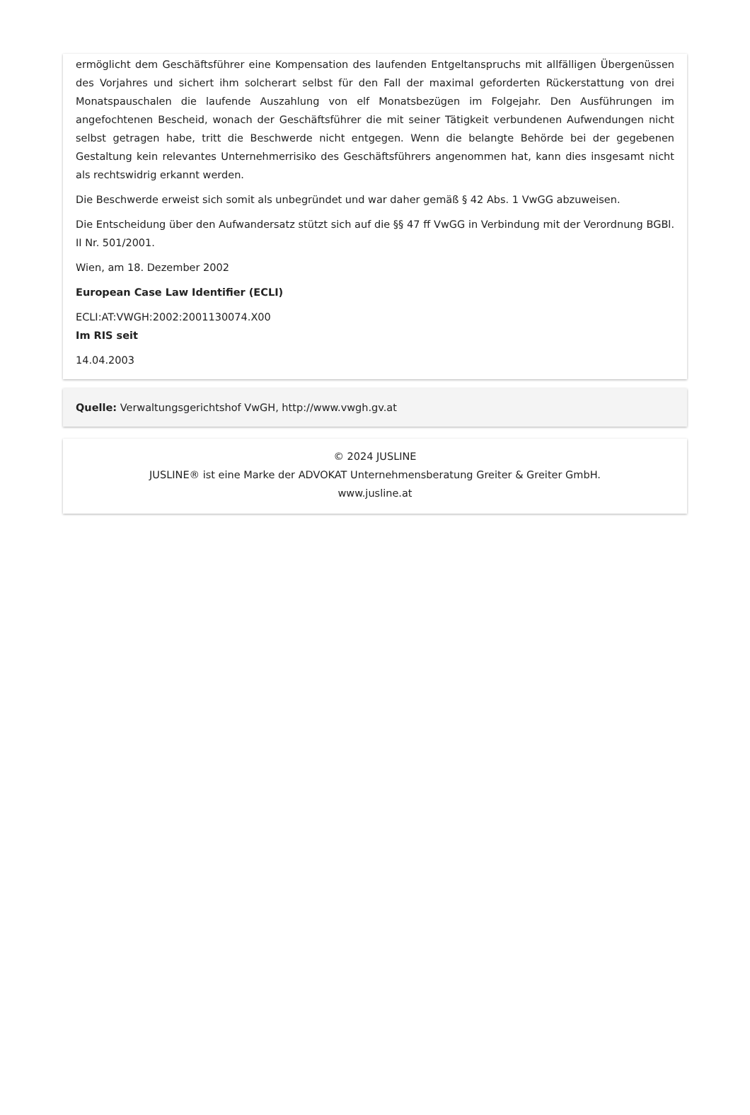ermöglicht dem Geschäftsführer eine Kompensation des laufenden Entgeltanspruchs mit allfälligen Übergenüssen des Vorjahres und sichert ihm solcherart selbst für den Fall der maximal geforderten Rückerstattung von drei Monatspauschalen die laufende Auszahlung von elf Monatsbezügen im Folgejahr. Den Ausführungen im angefochtenen Bescheid, wonach der Geschäftsführer die mit seiner Tätigkeit verbundenen Aufwendungen nicht selbst getragen habe, tritt die Beschwerde nicht entgegen. Wenn die belangte Behörde bei der gegebenen Gestaltung kein relevantes Unternehmerrisiko des Geschäftsführers angenommen hat, kann dies insgesamt nicht als rechtswidrig erkannt werden.
Die Beschwerde erweist sich somit als unbegründet und war daher gemäß § 42 Abs. 1 VwGG abzuweisen.
Die Entscheidung über den Aufwandersatz stützt sich auf die §§ 47 ff VwGG in Verbindung mit der Verordnung BGBl. II Nr. 501/2001.
Wien, am 18. Dezember 2002
European Case Law Identifier (ECLI)
ECLI:AT:VWGH:2002:2001130074.X00
Im RIS seit
14.04.2003
Quelle: Verwaltungsgerichtshof VwGH, http://www.vwgh.gv.at
© 2024 JUSLINE
JUSLINE® ist eine Marke der ADVOKAT Unternehmensberatung Greiter & Greiter GmbH.
www.jusline.at